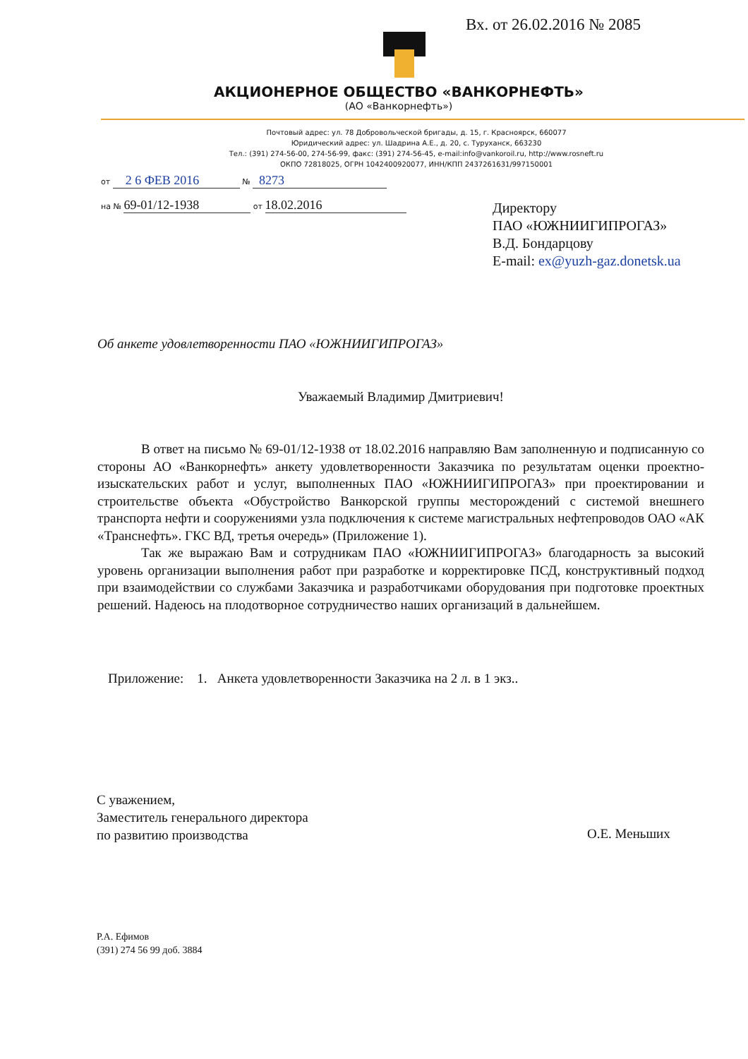Вх. от 26.02.2016 № 2085
АКЦИОНЕРНОЕ ОБЩЕСТВО «ВАНКОРНЕФТЬ»
(АО «Ванкорнефть»)
Почтовый адрес: ул. 78 Добровольческой бригады, д. 15, г. Красноярск, 660077
Юридический адрес: ул. Шадрина А.Е., д. 20, с. Туруханск, 663230
Тел.: (391) 274-56-00, 274-56-99, факс: (391) 274-56-45, e-mail:info@vankoroil.ru, http://www.rosneft.ru
ОКПО 72818025, ОГРН 1042400920077, ИНН/КПП 2437261631/997150001
от 2 6 ФЕВ 2016 № 8273
на № 69-01/12-1938 от 18.02.2016
Директору
ПАО «ЮЖНИИГИПРОГАЗ»
В.Д. Бондарцову
E-mail: ex@yuzh-gaz.donetsk.ua
Об анкете удовлетворенности ПАО «ЮЖНИИГИПРОГАЗ»
Уважаемый Владимир Дмитриевич!
В ответ на письмо № 69-01/12-1938 от 18.02.2016 направляю Вам заполненную и подписанную со стороны АО «Ванкорнефть» анкету удовлетворенности Заказчика по результатам оценки проектно-изыскательских работ и услуг, выполненных ПАО «ЮЖНИИГИПРОГАЗ» при проектировании и строительстве объекта «Обустройство Ванкорской группы месторождений с системой внешнего транспорта нефти и сооружениями узла подключения к системе магистральных нефтепроводов ОАО «АК «Транснефть». ГКС ВД, третья очередь» (Приложение 1).
Так же выражаю Вам и сотрудникам ПАО «ЮЖНИИГИПРОГАЗ» благодарность за высокий уровень организации выполнения работ при разработке и корректировке ПСД, конструктивный подход при взаимодействии со службами Заказчика и разработчиками оборудования при подготовке проектных решений. Надеюсь на плодотворное сотрудничество наших организаций в дальнейшем.
Приложение: 1. Анкета удовлетворенности Заказчика на 2 л. в 1 экз..
С уважением,
Заместитель генерального директора
по развитию производства
О.Е. Меньших
Р.А. Ефимов
(391) 274 56 99 доб. 3884